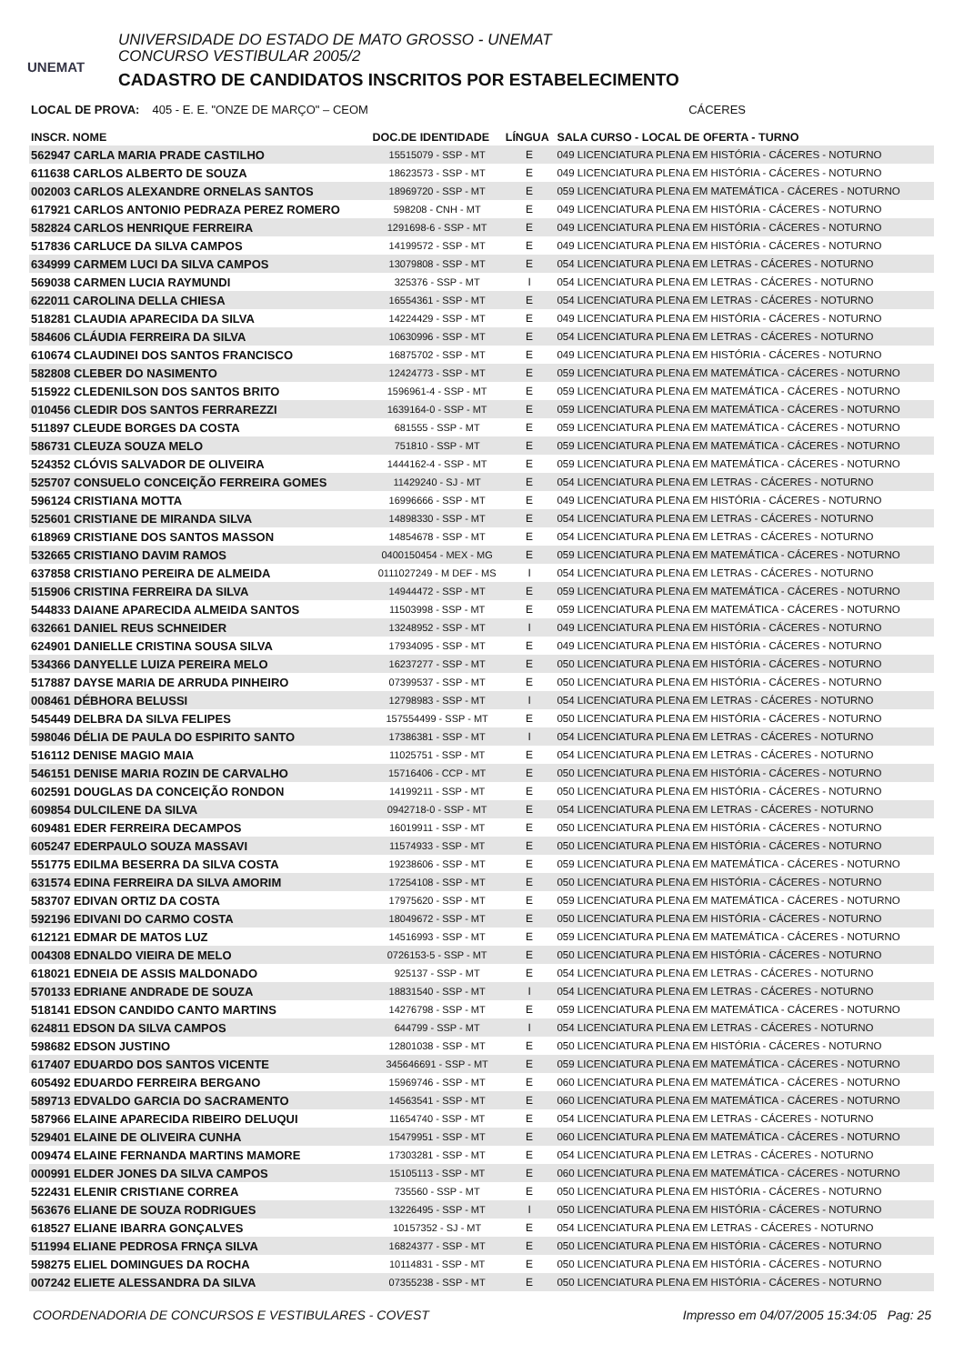UNEMAT
UNIVERSIDADE DO ESTADO DE MATO GROSSO - UNEMAT
CONCURSO VESTIBULAR 2005/2
CADASTRO DE CANDIDATOS INSCRITOS POR ESTABELECIMENTO
LOCAL DE PROVA: 405 - E. E. "ONZE DE MARÇO" – CEOM CÁCERES
| INSCR. NOME | DOC.DE IDENTIDADE | LÍNGUA | SALA CURSO - LOCAL DE OFERTA - TURNO |
| --- | --- | --- | --- |
| 562947 CARLA MARIA PRADE CASTILHO | 15515079 - SSP - MT | E | 049 LICENCIATURA PLENA EM HISTÓRIA - CÁCERES - NOTURNO |
| 611638 CARLOS ALBERTO DE SOUZA | 18623573 - SSP - MT | E | 049 LICENCIATURA PLENA EM HISTÓRIA - CÁCERES - NOTURNO |
| 002003 CARLOS ALEXANDRE ORNELAS SANTOS | 18969720 - SSP - MT | E | 059 LICENCIATURA PLENA EM MATEMÁTICA - CÁCERES - NOTURNO |
| 617921 CARLOS ANTONIO PEDRAZA PEREZ ROMERO | 598208 - CNH - MT | E | 049 LICENCIATURA PLENA EM HISTÓRIA - CÁCERES - NOTURNO |
| 582824 CARLOS HENRIQUE FERREIRA | 1291698-6 - SSP - MT | E | 049 LICENCIATURA PLENA EM HISTÓRIA - CÁCERES - NOTURNO |
| 517836 CARLUCE DA SILVA CAMPOS | 14199572 - SSP - MT | E | 049 LICENCIATURA PLENA EM HISTÓRIA - CÁCERES - NOTURNO |
| 634999 CARMEM LUCI DA SILVA CAMPOS | 13079808 - SSP - MT | E | 054 LICENCIATURA PLENA EM LETRAS - CÁCERES - NOTURNO |
| 569038 CARMEN LUCIA RAYMUNDI | 325376 - SSP - MT | I | 054 LICENCIATURA PLENA EM LETRAS - CÁCERES - NOTURNO |
| 622011 CAROLINA DELLA CHIESA | 16554361 - SSP - MT | E | 054 LICENCIATURA PLENA EM LETRAS - CÁCERES - NOTURNO |
| 518281 CLAUDIA APARECIDA DA SILVA | 14224429 - SSP - MT | E | 049 LICENCIATURA PLENA EM HISTÓRIA - CÁCERES - NOTURNO |
| 584606 CLÁUDIA FERREIRA DA SILVA | 10630996 - SSP - MT | E | 054 LICENCIATURA PLENA EM LETRAS - CÁCERES - NOTURNO |
| 610674 CLAUDINEI DOS SANTOS FRANCISCO | 16875702 - SSP - MT | E | 049 LICENCIATURA PLENA EM HISTÓRIA - CÁCERES - NOTURNO |
| 582808 CLEBER DO NASIMENTO | 12424773 - SSP - MT | E | 059 LICENCIATURA PLENA EM MATEMÁTICA - CÁCERES - NOTURNO |
| 515922 CLEDENILSON DOS SANTOS BRITO | 1596961-4 - SSP - MT | E | 059 LICENCIATURA PLENA EM MATEMÁTICA - CÁCERES - NOTURNO |
| 010456 CLEDIR DOS SANTOS FERRAREZZI | 1639164-0 - SSP - MT | E | 059 LICENCIATURA PLENA EM MATEMÁTICA - CÁCERES - NOTURNO |
| 511897 CLEUDE BORGES DA COSTA | 681555 - SSP - MT | E | 059 LICENCIATURA PLENA EM MATEMÁTICA - CÁCERES - NOTURNO |
| 586731 CLEUZA SOUZA MELO | 751810 - SSP - MT | E | 059 LICENCIATURA PLENA EM MATEMÁTICA - CÁCERES - NOTURNO |
| 524352 CLÓVIS SALVADOR DE OLIVEIRA | 1444162-4 - SSP - MT | E | 059 LICENCIATURA PLENA EM MATEMÁTICA - CÁCERES - NOTURNO |
| 525707 CONSUELO CONCEIÇÃO FERREIRA GOMES | 11429240 - SJ - MT | E | 054 LICENCIATURA PLENA EM LETRAS - CÁCERES - NOTURNO |
| 596124 CRISTIANA MOTTA | 16996666 - SSP - MT | E | 049 LICENCIATURA PLENA EM HISTÓRIA - CÁCERES - NOTURNO |
| 525601 CRISTIANE DE MIRANDA SILVA | 14898330 - SSP - MT | E | 054 LICENCIATURA PLENA EM LETRAS - CÁCERES - NOTURNO |
| 618969 CRISTIANE DOS SANTOS MASSON | 14854678 - SSP - MT | E | 054 LICENCIATURA PLENA EM LETRAS - CÁCERES - NOTURNO |
| 532665 CRISTIANO DAVIM RAMOS | 0400150454 - MEX - MG | E | 059 LICENCIATURA PLENA EM MATEMÁTICA - CÁCERES - NOTURNO |
| 637858 CRISTIANO PEREIRA DE ALMEIDA | 0111027249 - M DEF - MS | I | 054 LICENCIATURA PLENA EM LETRAS - CÁCERES - NOTURNO |
| 515906 CRISTINA FERREIRA DA SILVA | 14944472 - SSP - MT | E | 059 LICENCIATURA PLENA EM MATEMÁTICA - CÁCERES - NOTURNO |
| 544833 DAIANE APARECIDA ALMEIDA SANTOS | 11503998 - SSP - MT | E | 059 LICENCIATURA PLENA EM MATEMÁTICA - CÁCERES - NOTURNO |
| 632661 DANIEL REUS SCHNEIDER | 13248952 - SSP - MT | I | 049 LICENCIATURA PLENA EM HISTÓRIA - CÁCERES - NOTURNO |
| 624901 DANIELLE CRISTINA SOUSA SILVA | 17934095 - SSP - MT | E | 049 LICENCIATURA PLENA EM HISTÓRIA - CÁCERES - NOTURNO |
| 534366 DANYELLE LUIZA PEREIRA MELO | 16237277 - SSP - MT | E | 050 LICENCIATURA PLENA EM HISTÓRIA - CÁCERES - NOTURNO |
| 517887 DAYSE MARIA DE ARRUDA PINHEIRO | 07399537 - SSP - MT | E | 050 LICENCIATURA PLENA EM HISTÓRIA - CÁCERES - NOTURNO |
| 008461 DÉBHORA BELUSSI | 12798983 - SSP - MT | I | 054 LICENCIATURA PLENA EM LETRAS - CÁCERES - NOTURNO |
| 545449 DELBRA DA SILVA FELIPES | 157554499 - SSP - MT | E | 050 LICENCIATURA PLENA EM HISTÓRIA - CÁCERES - NOTURNO |
| 598046 DÉLIA DE PAULA DO ESPIRITO SANTO | 17386381 - SSP - MT | I | 054 LICENCIATURA PLENA EM LETRAS - CÁCERES - NOTURNO |
| 516112 DENISE MAGIO MAIA | 11025751 - SSP - MT | E | 054 LICENCIATURA PLENA EM LETRAS - CÁCERES - NOTURNO |
| 546151 DENISE MARIA ROZIN DE CARVALHO | 15716406 - CCP - MT | E | 050 LICENCIATURA PLENA EM HISTÓRIA - CÁCERES - NOTURNO |
| 602591 DOUGLAS DA CONCEIÇÃO RONDON | 14199211 - SSP - MT | E | 050 LICENCIATURA PLENA EM HISTÓRIA - CÁCERES - NOTURNO |
| 609854 DULCILENE DA SILVA | 0942718-0 - SSP - MT | E | 054 LICENCIATURA PLENA EM LETRAS - CÁCERES - NOTURNO |
| 609481 EDER FERREIRA DECAMPOS | 16019911 - SSP - MT | E | 050 LICENCIATURA PLENA EM HISTÓRIA - CÁCERES - NOTURNO |
| 605247 EDERPAULO SOUZA MASSAVI | 11574933 - SSP - MT | E | 050 LICENCIATURA PLENA EM HISTÓRIA - CÁCERES - NOTURNO |
| 551775 EDILMA BESERRA DA SILVA COSTA | 19238606 - SSP - MT | E | 059 LICENCIATURA PLENA EM MATEMÁTICA - CÁCERES - NOTURNO |
| 631574 EDINA FERREIRA DA SILVA AMORIM | 17254108 - SSP - MT | E | 050 LICENCIATURA PLENA EM HISTÓRIA - CÁCERES - NOTURNO |
| 583707 EDIVAN ORTIZ DA COSTA | 17975620 - SSP - MT | E | 059 LICENCIATURA PLENA EM MATEMÁTICA - CÁCERES - NOTURNO |
| 592196 EDIVANI DO CARMO COSTA | 18049672 - SSP - MT | E | 050 LICENCIATURA PLENA EM HISTÓRIA - CÁCERES - NOTURNO |
| 612121 EDMAR DE MATOS LUZ | 14516993 - SSP - MT | E | 059 LICENCIATURA PLENA EM MATEMÁTICA - CÁCERES - NOTURNO |
| 004308 EDNALDO VIEIRA DE MELO | 0726153-5 - SSP - MT | E | 050 LICENCIATURA PLENA EM HISTÓRIA - CÁCERES - NOTURNO |
| 618021 EDNEIA DE ASSIS MALDONADO | 925137 - SSP - MT | E | 054 LICENCIATURA PLENA EM LETRAS - CÁCERES - NOTURNO |
| 570133 EDRIANE ANDRADE DE SOUZA | 18831540 - SSP - MT | I | 054 LICENCIATURA PLENA EM LETRAS - CÁCERES - NOTURNO |
| 518141 EDSON CANDIDO CANTO MARTINS | 14276798 - SSP - MT | E | 059 LICENCIATURA PLENA EM MATEMÁTICA - CÁCERES - NOTURNO |
| 624811 EDSON DA SILVA CAMPOS | 644799 - SSP - MT | I | 054 LICENCIATURA PLENA EM LETRAS - CÁCERES - NOTURNO |
| 598682 EDSON JUSTINO | 12801038 - SSP - MT | E | 050 LICENCIATURA PLENA EM HISTÓRIA - CÁCERES - NOTURNO |
| 617407 EDUARDO DOS SANTOS VICENTE | 345646691 - SSP - MT | E | 059 LICENCIATURA PLENA EM MATEMÁTICA - CÁCERES - NOTURNO |
| 605492 EDUARDO FERREIRA BERGANO | 15969746 - SSP - MT | E | 060 LICENCIATURA PLENA EM MATEMÁTICA - CÁCERES - NOTURNO |
| 589713 EDVALDO GARCIA DO SACRAMENTO | 14563541 - SSP - MT | E | 060 LICENCIATURA PLENA EM MATEMÁTICA - CÁCERES - NOTURNO |
| 587966 ELAINE APARECIDA RIBEIRO DELUQUI | 11654740 - SSP - MT | E | 054 LICENCIATURA PLENA EM LETRAS - CÁCERES - NOTURNO |
| 529401 ELAINE DE OLIVEIRA CUNHA | 15479951 - SSP - MT | E | 060 LICENCIATURA PLENA EM MATEMÁTICA - CÁCERES - NOTURNO |
| 009474 ELAINE FERNANDA MARTINS MAMORE | 17303281 - SSP - MT | E | 054 LICENCIATURA PLENA EM LETRAS - CÁCERES - NOTURNO |
| 000991 ELDER JONES DA SILVA CAMPOS | 15105113 - SSP - MT | E | 060 LICENCIATURA PLENA EM MATEMÁTICA - CÁCERES - NOTURNO |
| 522431 ELENIR CRISTIANE CORREA | 735560 - SSP - MT | E | 050 LICENCIATURA PLENA EM HISTÓRIA - CÁCERES - NOTURNO |
| 563676 ELIANE DE SOUZA RODRIGUES | 13226495 - SSP - MT | I | 050 LICENCIATURA PLENA EM HISTÓRIA - CÁCERES - NOTURNO |
| 618527 ELIANE IBARRA GONÇALVES | 10157352 - SJ - MT | E | 054 LICENCIATURA PLENA EM LETRAS - CÁCERES - NOTURNO |
| 511994 ELIANE PEDROSA FRNÇA SILVA | 16824377 - SSP - MT | E | 050 LICENCIATURA PLENA EM HISTÓRIA - CÁCERES - NOTURNO |
| 598275 ELIEL DOMINGUES DA ROCHA | 10114831 - SSP - MT | E | 050 LICENCIATURA PLENA EM HISTÓRIA - CÁCERES - NOTURNO |
| 007242 ELIETE ALESSANDRA DA SILVA | 07355238 - SSP - MT | E | 050 LICENCIATURA PLENA EM HISTÓRIA - CÁCERES - NOTURNO |
COORDENADORIA DE CONCURSOS E VESTIBULARES - COVEST Impresso em 04/07/2005 15:34:05 Pag: 25